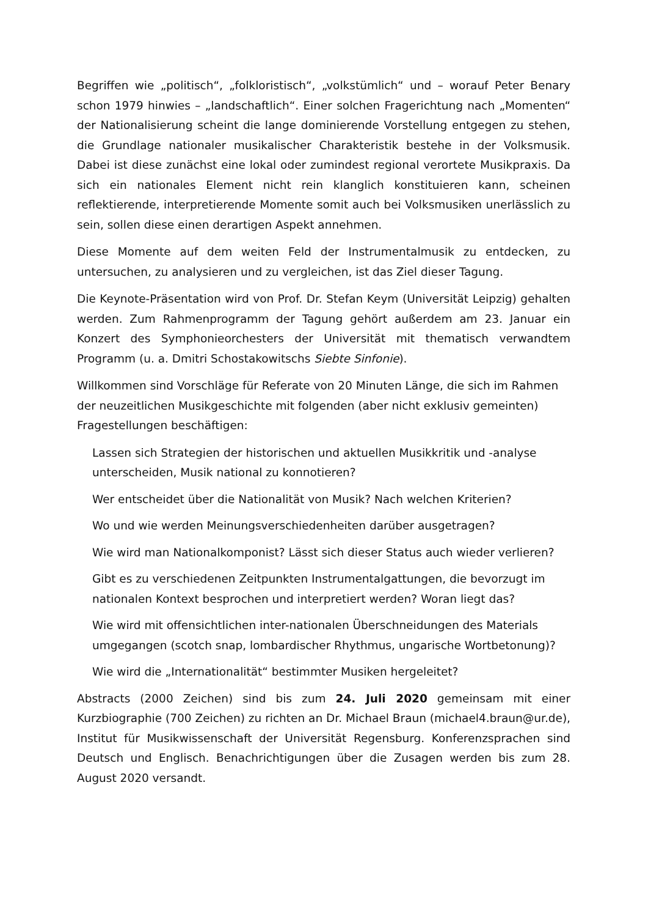Begriffen wie „politisch“, „folkloristisch“, „volkstümlich“ und – worauf Peter Benary schon 1979 hinwies – „landschaftlich“. Einer solchen Fragerichtung nach „Momenten“ der Nationalisierung scheint die lange dominierende Vorstellung entgegen zu stehen, die Grundlage nationaler musikalischer Charakteristik bestehe in der Volksmusik. Dabei ist diese zunächst eine lokal oder zumindest regional verortete Musikpraxis. Da sich ein nationales Element nicht rein klanglich konstituieren kann, scheinen reflektierende, interpretierende Momente somit auch bei Volksmusiken unerlässlich zu sein, sollen diese einen derartigen Aspekt annehmen.
Diese Momente auf dem weiten Feld der Instrumentalmusik zu entdecken, zu untersuchen, zu analysieren und zu vergleichen, ist das Ziel dieser Tagung.
Die Keynote-Präsentation wird von Prof. Dr. Stefan Keym (Universität Leipzig) gehalten werden. Zum Rahmenprogramm der Tagung gehört außerdem am 23. Januar ein Konzert des Symphonieorchesters der Universität mit thematisch verwandtem Programm (u. a. Dmitri Schostakowitschs Siebte Sinfonie).
Willkommen sind Vorschläge für Referate von 20 Minuten Länge, die sich im Rahmen der neuzeitlichen Musikgeschichte mit folgenden (aber nicht exklusiv gemeinten) Fragestellungen beschäftigen:
Lassen sich Strategien der historischen und aktuellen Musikkritik und -analyse unterscheiden, Musik national zu konnotieren?
Wer entscheidet über die Nationalität von Musik? Nach welchen Kriterien?
Wo und wie werden Meinungsverschiedenheiten darüber ausgetragen?
Wie wird man Nationalkomponist? Lässt sich dieser Status auch wieder verlieren?
Gibt es zu verschiedenen Zeitpunkten Instrumentalgattungen, die bevorzugt im nationalen Kontext besprochen und interpretiert werden? Woran liegt das?
Wie wird mit offensichtlichen inter-nationalen Überschneidungen des Materials umgegangen (scotch snap, lombardischer Rhythmus, ungarische Wortbetonung)?
Wie wird die „Internationalität“ bestimmter Musiken hergeleitet?
Abstracts (2000 Zeichen) sind bis zum 24. Juli 2020 gemeinsam mit einer Kurzbiographie (700 Zeichen) zu richten an Dr. Michael Braun (michael4.braun@ur.de), Institut für Musikwissenschaft der Universität Regensburg. Konferenzsprachen sind Deutsch und Englisch. Benachrichtigungen über die Zusagen werden bis zum 28. August 2020 versandt.